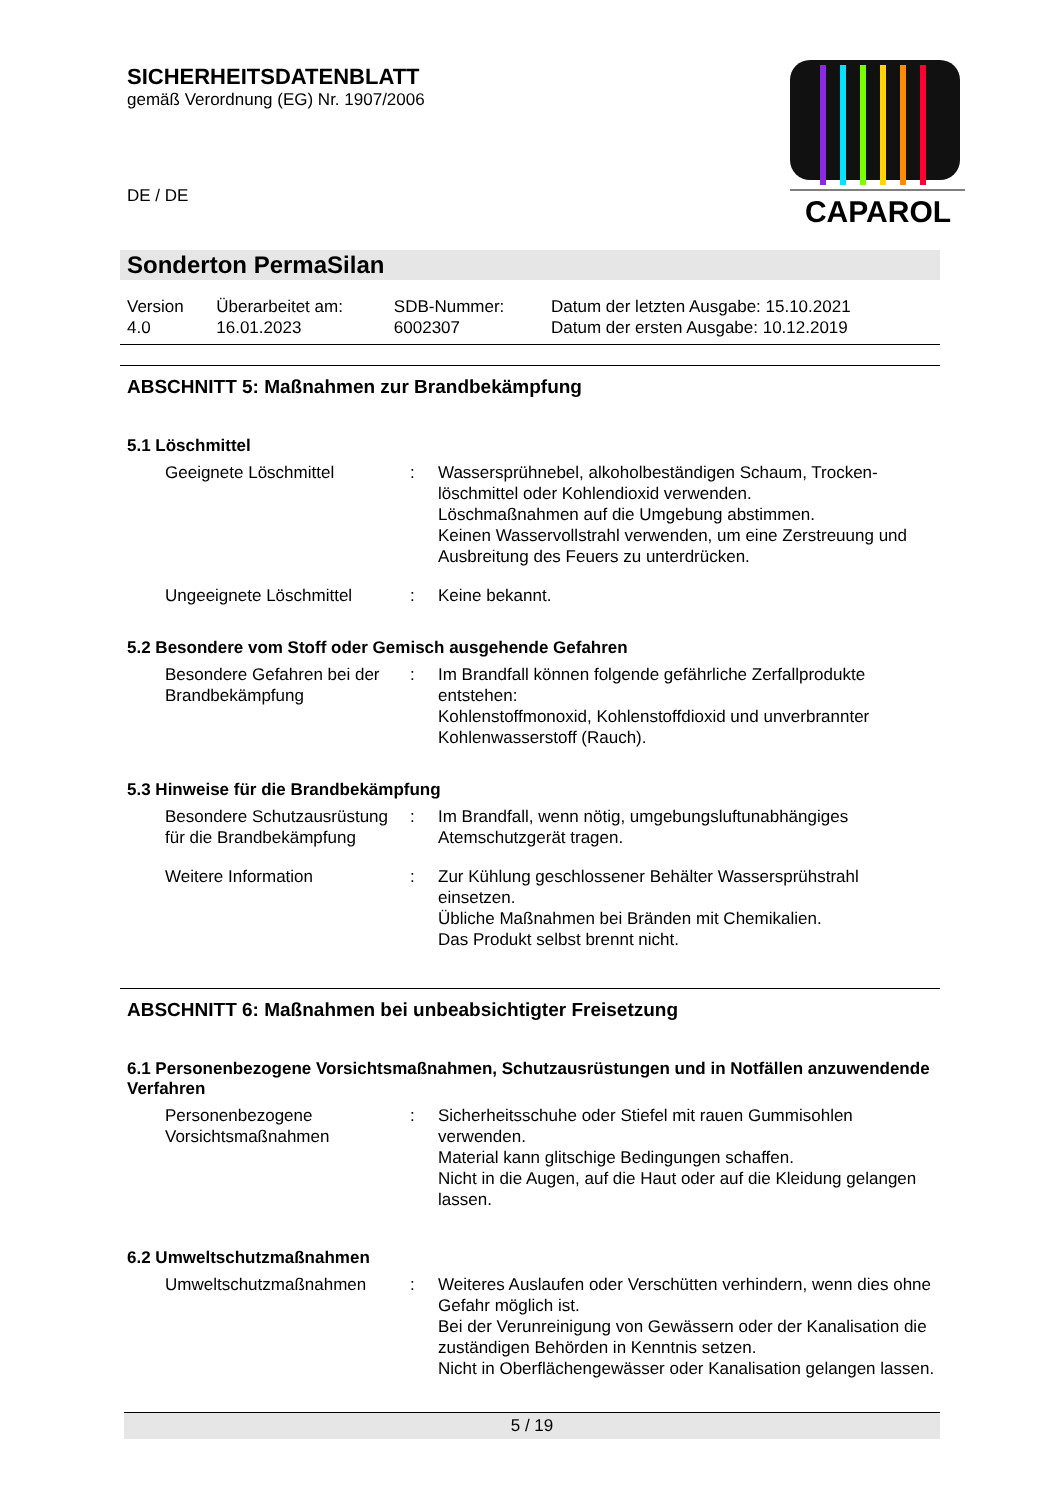SICHERHEITSDATENBLATT
gemäß Verordnung (EG) Nr. 1907/2006
DE / DE
CAPAROL
Sonderton PermaSilan
| Version 4.0 | Überarbeitet am: 16.01.2023 | SDB-Nummer: 6002307 | Datum der letzten Ausgabe: 15.10.2021 Datum der ersten Ausgabe: 10.12.2019 |
ABSCHNITT 5: Maßnahmen zur Brandbekämpfung
5.1 Löschmittel
| Geeignete Löschmittel | : | Wassersprühnebel, alkoholbeständigen Schaum, Trocken-löschmittel oder Kohlendioxid verwenden. Löschmaßnahmen auf die Umgebung abstimmen. Keinen Wasservollstrahl verwenden, um eine Zerstreuung und Ausbreitung des Feuers zu unterdrücken. |
| Ungeeignete Löschmittel | : | Keine bekannt. |
5.2 Besondere vom Stoff oder Gemisch ausgehende Gefahren
| Besondere Gefahren bei der Brandbekämpfung | : | Im Brandfall können folgende gefährliche Zerfallprodukte entstehen: Kohlenstoffmonoxid, Kohlenstoffdioxid und unverbrannter Kohlenwasserstoff (Rauch). |
5.3 Hinweise für die Brandbekämpfung
| Besondere Schutzausrüstung für die Brandbekämpfung | : | Im Brandfall, wenn nötig, umgebungsluftunabhängiges Atemschutzgerät tragen. |
| Weitere Information | : | Zur Kühlung geschlossener Behälter Wassersprühstrahl einsetzen. Übliche Maßnahmen bei Bränden mit Chemikalien. Das Produkt selbst brennt nicht. |
ABSCHNITT 6: Maßnahmen bei unbeabsichtigter Freisetzung
6.1 Personenbezogene Vorsichtsmaßnahmen, Schutzausrüstungen und in Notfällen anzuwendende Verfahren
| Personenbezogene Vorsichtsmaßnahmen | : | Sicherheitsschuhe oder Stiefel mit rauen Gummisohlen verwenden. Material kann glitschige Bedingungen schaffen. Nicht in die Augen, auf die Haut oder auf die Kleidung gelangen lassen. |
6.2 Umweltschutzmaßnahmen
| Umweltschutzmaßnahmen | : | Weiteres Auslaufen oder Verschütten verhindern, wenn dies ohne Gefahr möglich ist. Bei der Verunreinigung von Gewässern oder der Kanalisation die zuständigen Behörden in Kenntnis setzen. Nicht in Oberflächengewässer oder Kanalisation gelangen lassen. |
5 / 19